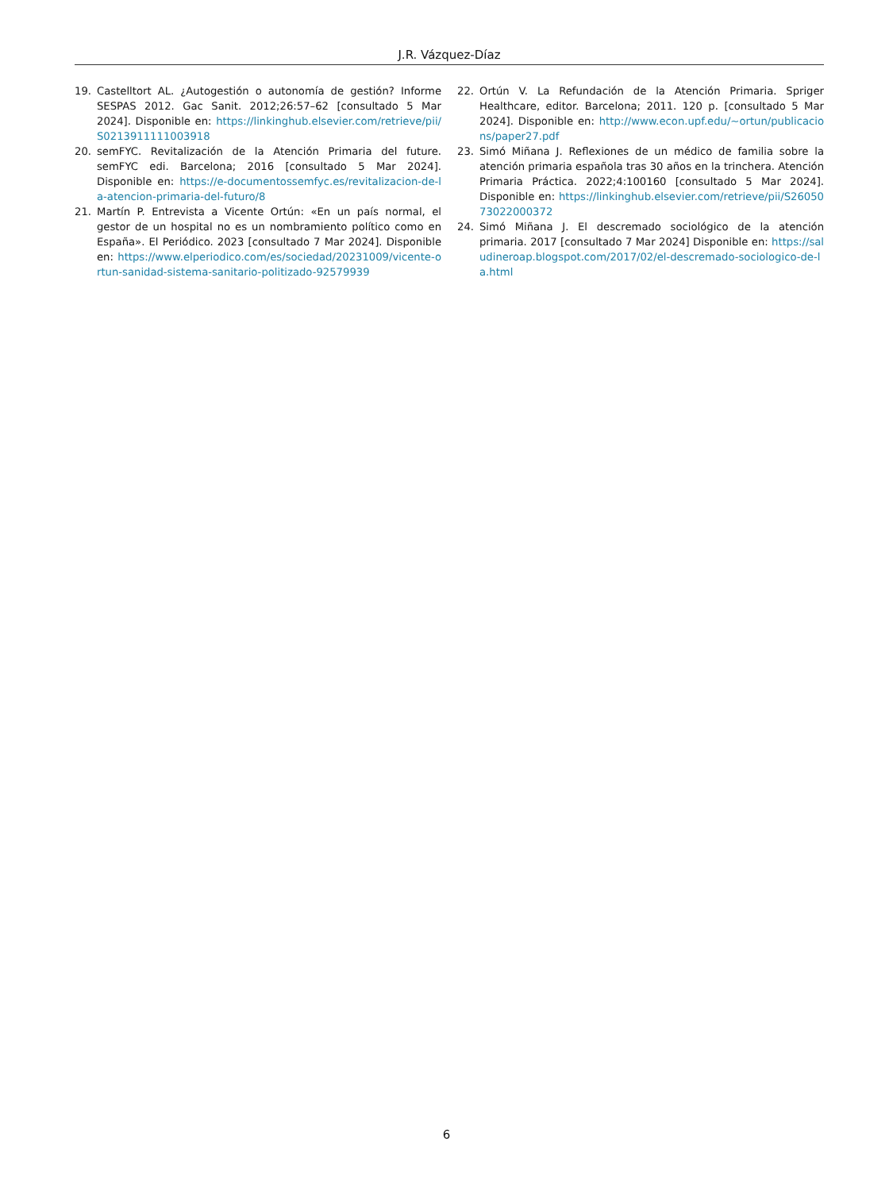J.R. Vázquez-Díaz
19. Castelltort AL. ¿Autogestión o autonomía de gestión? Informe SESPAS 2012. Gac Sanit. 2012;26:57–62 [consultado 5 Mar 2024]. Disponible en: https://linkinghub.elsevier.com/retrieve/pii/S0213911111003918
20. semFYC. Revitalización de la Atención Primaria del future. semFYC edi. Barcelona; 2016 [consultado 5 Mar 2024]. Disponible en: https://e-documentossemfyc.es/revitalizacion-de-la-atencion-primaria-del-futuro/8
21. Martín P. Entrevista a Vicente Ortún: «En un país normal, el gestor de un hospital no es un nombramiento político como en España». El Periódico. 2023 [consultado 7 Mar 2024]. Disponible en: https://www.elperiodico.com/es/sociedad/20231009/vicente-ortun-sanidad-sistema-sanitario-politizado-92579939
22. Ortún V. La Refundación de la Atención Primaria. Spriger Healthcare, editor. Barcelona; 2011. 120 p. [consultado 5 Mar 2024]. Disponible en: http://www.econ.upf.edu/∼ortun/publicacions/paper27.pdf
23. Simó Miñana J. Reflexiones de un médico de familia sobre la atención primaria española tras 30 años en la trinchera. Atención Primaria Práctica. 2022;4:100160 [consultado 5 Mar 2024]. Disponible en: https://linkinghub.elsevier.com/retrieve/pii/S2605073022000372
24. Simó Miñana J. El descremado sociológico de la atención primaria. 2017 [consultado 7 Mar 2024] Disponible en: https://saludineroap.blogspot.com/2017/02/el-descremado-sociologico-de-la.html
6